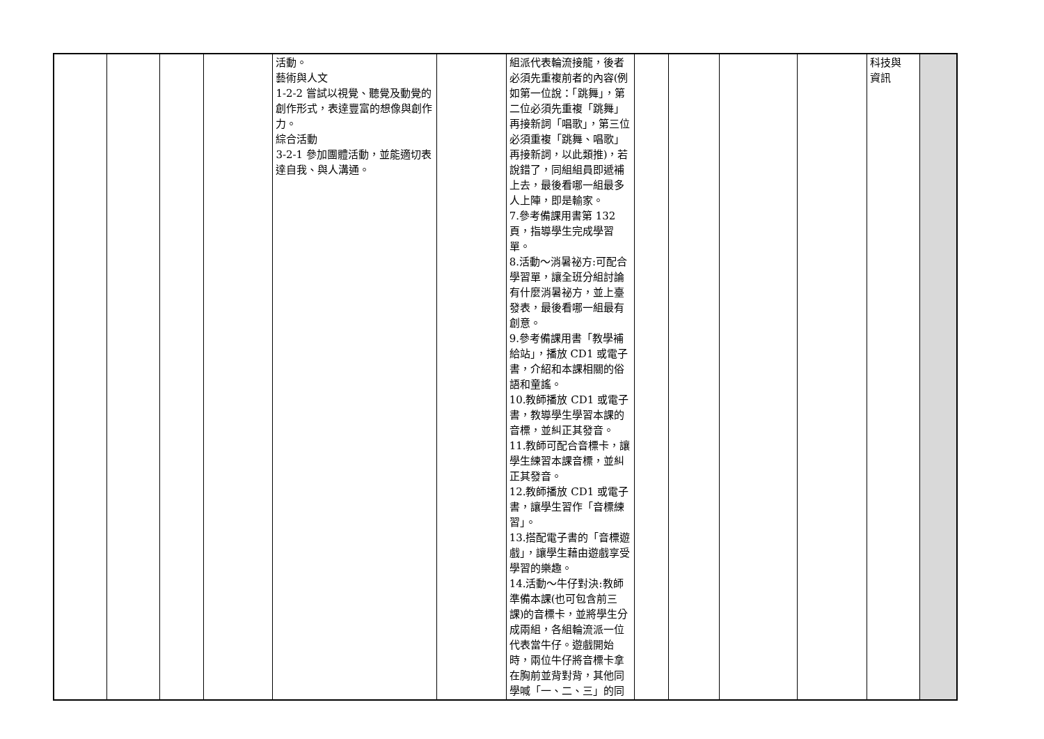| | | | | 活動。 藝術與人文 1-2-2 嘗試以視覺、聽覺及動覺的創作形式，表達豐富的想像與創作力。 綜合活動 3-2-1 參加團體活動，並能適切表達自我、與人溝通。 | | 組派代表輪流接龍，後者必須先重複前者的內容(例如第一位說：「跳舞」，第二位必須先重複「跳舞」再接新詞「唱歌」，第三位必須重複「跳舞、唱歌」再接新詞，以此類推)，若說錯了，同組組員即遞補上去，最後看哪一組最多人上陣，即是輸家。 7.參考備課用書第 132 頁，指導學生完成學習單。 8.活動～消暑祕方:可配合學習單，讓全班分組討論有什麼消暑祕方，並上臺發表，最後看哪一組最有創意。 9.參考備課用書「教學補給站」，播放 CD1 或電子書，介紹和本課相關的俗語和童謠。 10.教師播放 CD1 或電子書，教導學生學習本課的音標，並糾正其發音。 11.教師可配合音標卡，讓學生練習本課音標，並糾正其發音。 12.教師播放 CD1 或電子書，讓學生習作「音標練習」。 13.搭配電子書的「音標遊戲」，讓學生藉由遊戲享受學習的樂趣。 14.活動～牛仔對決:教師準備本課(也可包含前三課)的音標卡，並將學生分成兩組，各組輪流派一位代表當牛仔。遊戲開始時，兩位牛仔將音標卡拿在胸前並背對背，其他同學喊「一、二、三」的同 | | | | | 科技與 資訊 | |